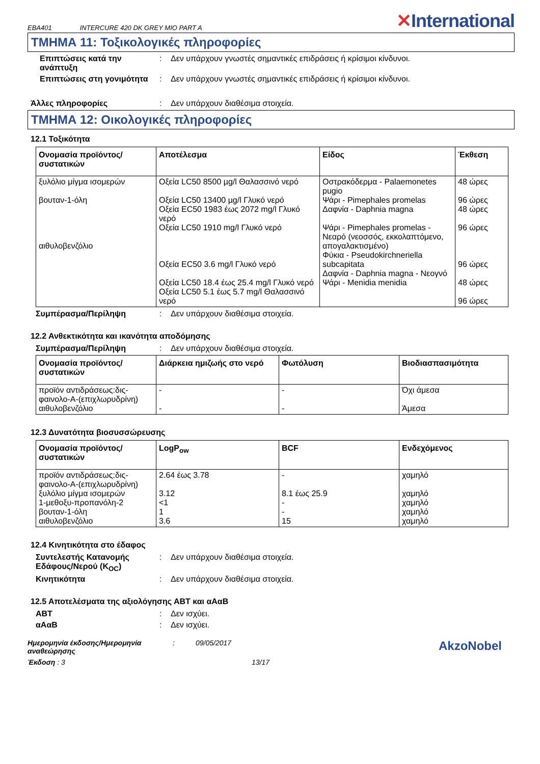EBA401 INTERCURE 420 DK GREY MIO PART A
✕International
ΤΜΗΜΑ 11: Τοξικολογικές πληροφορίες
Επιπτώσεις κατά την ανάπτυξη
: Δεν υπάρχουν γνωστές σημαντικές επιδράσεις ή κρίσιμοι κίνδυνοι.
Επιπτώσεις στη γονιμότητα
: Δεν υπάρχουν γνωστές σημαντικές επιδράσεις ή κρίσιμοι κίνδυνοι.
Άλλες πληροφορίες : Δεν υπάρχουν διαθέσιμα στοιχεία.
ΤΜΗΜΑ 12: Οικολογικές πληροφορίες
12.1 Τοξικότητα
| Ονομασία προϊόντος/ συστατικών | Αποτέλεσμα | Είδος | Έκθεση |
| --- | --- | --- | --- |
| ξυλόλιο μίγμα ισομερών βουταν-1-όλη αιθυλοβενζόλιο | Οξεία LC50 8500 µg/l Θαλασσινό νερό Οξεία LC50 13400 µg/l Γλυκό νερό Οξεία EC50 1983 έως 2072 mg/l Γλυκό νερό Οξεία LC50 1910 mg/l Γλυκό νερό Οξεία EC50 3.6 mg/l Γλυκό νερό Οξεία LC50 18.4 έως 25.4 mg/l Γλυκό νερό Οξεία LC50 5.1 έως 5.7 mg/l Θαλασσινό νερό | Οστρακόδερμα - Palaemonetes pugio Ψάρι - Pimephales promelas Δαφνία - Daphnia magna Ψάρι - Pimephales promelas - Νεαρό (νεοσσός, εκκολαπτόμενο, απογαλακτισμένο) Φύκια - Pseudokirchneriella subcapitata Δαφνία - Daphnia magna - Νεογνό Ψάρι - Menidia menidia | 48 ώρες 96 ώρες 48 ώρες 96 ώρες 96 ώρες 48 ώρες 96 ώρες |
Συμπέρασμα/Περίληψη : Δεν υπάρχουν διαθέσιμα στοιχεία.
12.2 Ανθεκτικότητα και ικανότητα αποδόμησης
Συμπέρασμα/Περίληψη : Δεν υπάρχουν διαθέσιμα στοιχεία.
| Ονομασία προϊόντος/ συστατικών | Διάρκεια ημιζωής στο νερό | Φωτόλυση | Βιοδιασπασιμότητα |
| --- | --- | --- | --- |
| προϊόν αντιδράσεως:δις-φαινολο-A-(επιχλωρυδρίνη) αιθυλοβενζόλιο | - - | - - | Όχι άμεσα Άμεσα |
12.3 Δυνατότητα βιοσυσσώρευσης
| Ονομασία προϊόντος/ συστατικών | LogP<sub>ow</sub> | BCF | Ενδεχόμενος |
| --- | --- | --- | --- |
| προϊόν αντιδράσεως:δις-φαινολο-A-(επιχλωρυδρίνη) ξυλόλιο μίγμα ισομερών 1-μεθοξυ-προπανόλη-2 βουταν-1-όλη αιθυλοβενζόλιο | 2.64 έως 3.78 3.12 <1 1 3.6 | - 8.1 έως 25.9 - - 15 | χαμηλό χαμηλό χαμηλό χαμηλό χαμηλό |
12.4 Κινητικότητα στο έδαφος
Συντελεστής Κατανομής Εδάφους/Νερού (K<sub>OC</sub>)
: Δεν υπάρχουν διαθέσιμα στοιχεία.
Κινητικότητα : Δεν υπάρχουν διαθέσιμα στοιχεία.
12.5 Αποτελέσματα της αξιολόγησης ΑΒΤ και αΑαΒ
ΑΒΤ : Δεν ισχύει.
αΑαΒ : Δεν ισχύει.
Ημερομηνία έκδοσης/Ημερομηνία αναθεώρησης
: 09/05/2017
AkzoNobel
Έκδοση : 3 13/17